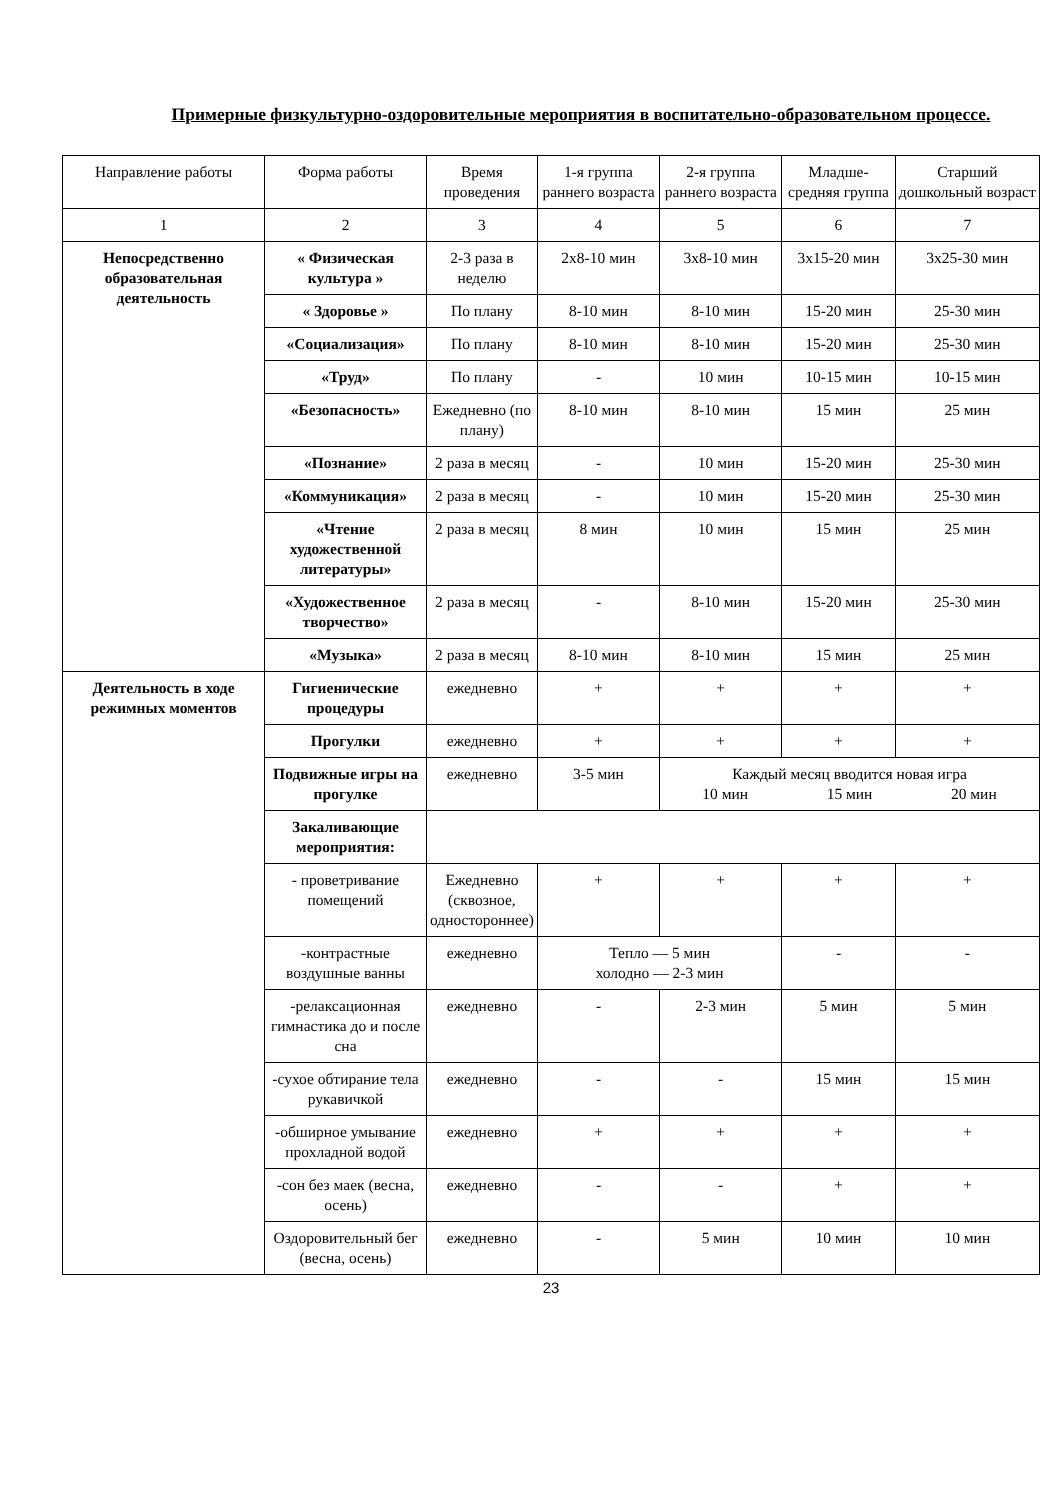Примерные физкультурно-оздоровительные мероприятия в воспитательно-образовательном процессе.
| Направление работы | Форма работы | Время проведения | 1-я группа раннего возраста | 2-я группа раннего возраста | Младше-средняя группа | Старший дошкольный возраст |
| 1 | 2 | 3 | 4 | 5 | 6 | 7 |
| Непосредственно образовательная деятельность | « Физическая культура » | 2-3 раза в неделю | 2х8-10 мин | 3х8-10 мин | 3х15-20 мин | 3х25-30 мин |
| | « Здоровье » | По плану | 8-10 мин | 8-10 мин | 15-20 мин | 25-30 мин |
| | «Социализация» | По плану | 8-10 мин | 8-10 мин | 15-20 мин | 25-30 мин |
| | «Труд» | По плану | - | 10 мин | 10-15 мин | 10-15 мин |
| | «Безопасность» | Ежедневно (по плану) | 8-10 мин | 8-10 мин | 15 мин | 25 мин |
| | «Познание» | 2 раза в месяц | - | 10 мин | 15-20 мин | 25-30 мин |
| | «Коммуникация» | 2 раза в месяц | - | 10 мин | 15-20 мин | 25-30 мин |
| | «Чтение художественной литературы» | 2 раза в месяц | 8 мин | 10 мин | 15 мин | 25 мин |
| | «Художественное творчество» | 2 раза в месяц | - | 8-10 мин | 15-20 мин | 25-30 мин |
| | «Музыка» | 2 раза в месяц | 8-10 мин | 8-10 мин | 15 мин | 25 мин |
| Деятельность в ходе режимных моментов | Гигиенические процедуры | ежедневно | + | + | + | + |
| | Прогулки | ежедневно | + | + | + | + |
| | Подвижные игры на прогулке | ежедневно | 3-5 мин | Каждый месяц вводится новая игра 10 мин 15 мин 20 мин | | |
| | Закаливающие мероприятия: | | | | | |
| | - проветривание помещений | Ежедневно (сквозное, одностороннее) | + | + | + | + |
| | -контрастные воздушные ванны | ежедневно | Тепло — 5 мин холодно — 2-3 мин | | - | - |
| | -релаксационная гимнастика до и после сна | ежедневно | - | 2-3 мин | 5 мин | 5 мин |
| | -сухое обтирание тела рукавичкой | ежедневно | - | - | 15 мин | 15 мин |
| | -обширное умывание прохладной водой | ежедневно | + | + | + | + |
| | -сон без маек (весна, осень) | ежедневно | - | - | + | + |
| | Оздоровительный бег (весна, осень) | ежедневно | - | 5 мин | 10 мин | 10 мин |
23